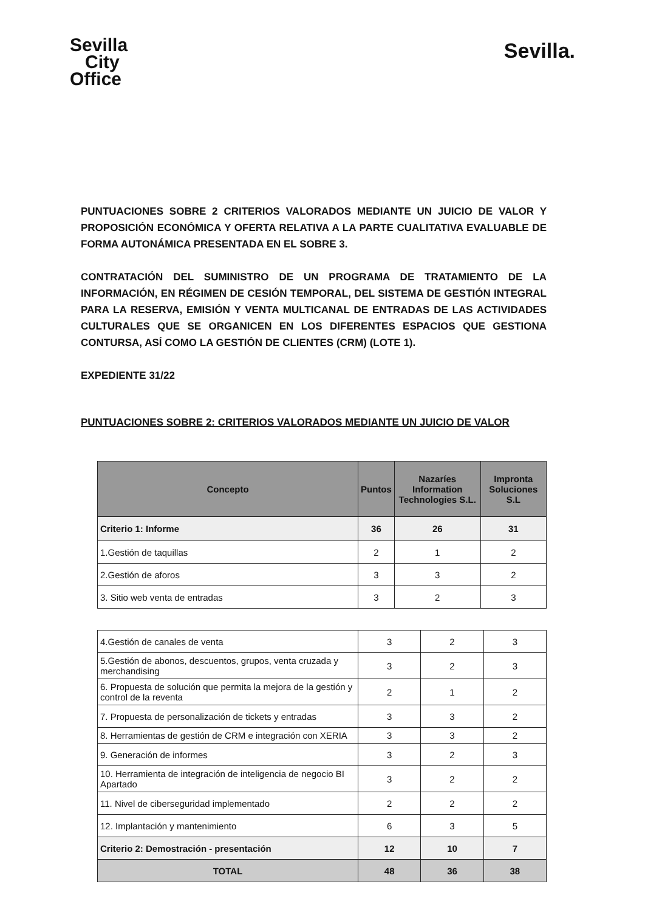Sevilla
City
Office
Sevilla.
PUNTUACIONES SOBRE 2 CRITERIOS VALORADOS MEDIANTE UN JUICIO DE VALOR Y PROPOSICIÓN ECONÓMICA Y OFERTA RELATIVA A LA PARTE CUALITATIVA EVALUABLE DE FORMA AUTONÁMICA PRESENTADA EN EL SOBRE 3.
CONTRATACIÓN DEL SUMINISTRO DE UN PROGRAMA DE TRATAMIENTO DE LA INFORMACIÓN, EN RÉGIMEN DE CESIÓN TEMPORAL, DEL SISTEMA DE GESTIÓN INTEGRAL PARA LA RESERVA, EMISIÓN Y VENTA MULTICANAL DE ENTRADAS DE LAS ACTIVIDADES CULTURALES QUE SE ORGANICEN EN LOS DIFERENTES ESPACIOS QUE GESTIONA CONTURSA, ASÍ COMO LA GESTIÓN DE CLIENTES (CRM) (LOTE 1).
EXPEDIENTE 31/22
PUNTUACIONES SOBRE 2: CRITERIOS VALORADOS MEDIANTE UN JUICIO DE VALOR
| Concepto | Puntos | Nazaríes Information Technologies S.L. | Impronta Soluciones S.L |
| --- | --- | --- | --- |
| Criterio 1: Informe | 36 | 26 | 31 |
| 1.Gestión de taquillas | 2 | 1 | 2 |
| 2.Gestión de aforos | 3 | 3 | 2 |
| 3. Sitio web venta de entradas | 3 | 2 | 3 |
| 4.Gestión de canales de venta | 3 | 2 | 3 |
| 5.Gestión de abonos, descuentos, grupos, venta cruzada y merchandising | 3 | 2 | 3 |
| 6. Propuesta de solución que permita la mejora de la gestión y control de la reventa | 2 | 1 | 2 |
| 7. Propuesta de personalización de tickets y entradas | 3 | 3 | 2 |
| 8. Herramientas de gestión de CRM e integración con XERIA | 3 | 3 | 2 |
| 9. Generación de informes | 3 | 2 | 3 |
| 10. Herramienta de integración de inteligencia de negocio BI Apartado | 3 | 2 | 2 |
| 11. Nivel de ciberseguridad implementado | 2 | 2 | 2 |
| 12. Implantación y mantenimiento | 6 | 3 | 5 |
| Criterio 2: Demostración - presentación | 12 | 10 | 7 |
| TOTAL | 48 | 36 | 38 |